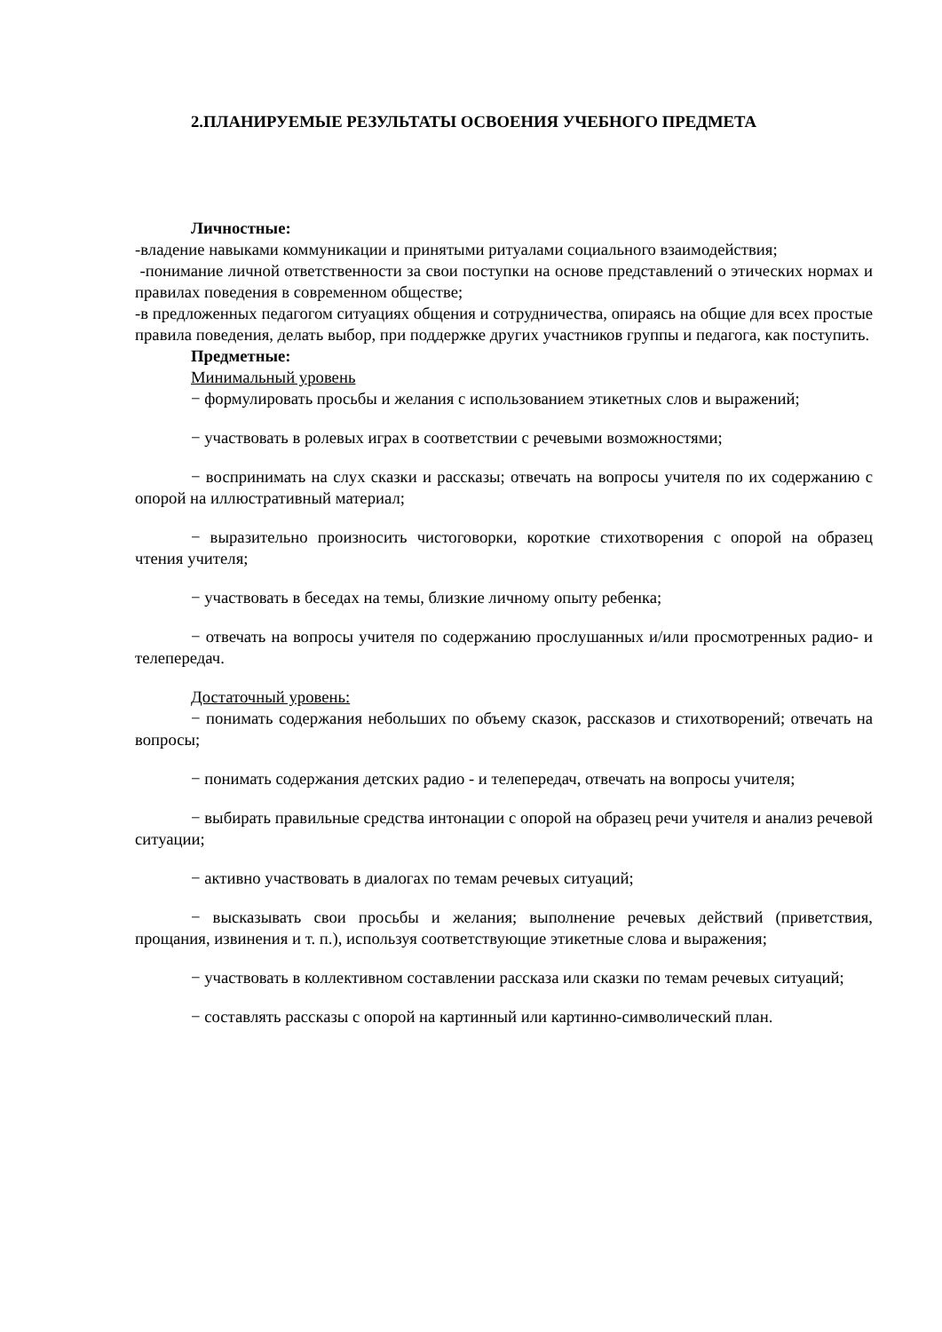2.ПЛАНИРУЕМЫЕ РЕЗУЛЬТАТЫ ОСВОЕНИЯ УЧЕБНОГО ПРЕДМЕТА
Личностные:
-владение навыками коммуникации и принятыми ритуалами социального взаимодействия;
-понимание личной ответственности за свои поступки на основе представлений о этических нормах и правилах поведения в современном обществе;
-в предложенных педагогом ситуациях общения и сотрудничества, опираясь на общие для всех простые правила поведения, делать выбор, при поддержке других участников группы и педагога, как поступить.
Предметные:
Минимальный уровень
− формулировать просьбы и желания с использованием этикетных слов и выражений;
− участвовать в ролевых играх в соответствии с речевыми возможностями;
− воспринимать на слух сказки и рассказы; отвечать на вопросы учителя по их содержанию с опорой на иллюстративный материал;
− выразительно произносить чистоговорки, короткие стихотворения с опорой на образец чтения учителя;
− участвовать в беседах на темы, близкие личному опыту ребенка;
− отвечать на вопросы учителя по содержанию прослушанных и/или просмотренных радио- и телепередач.
Достаточный уровень:
− понимать содержания небольших по объему сказок, рассказов и стихотворений; отвечать на вопросы;
− понимать содержания детских радио - и телепередач, отвечать на вопросы учителя;
− выбирать правильные средства интонации с опорой на образец речи учителя и анализ речевой ситуации;
− активно участвовать в диалогах по темам речевых ситуаций;
− высказывать свои просьбы и желания; выполнение речевых действий (приветствия, прощания, извинения и т. п.), используя соответствующие этикетные слова и выражения;
− участвовать в коллективном составлении рассказа или сказки по темам речевых ситуаций;
− составлять рассказы с опорой на картинный или картинно-символический план.